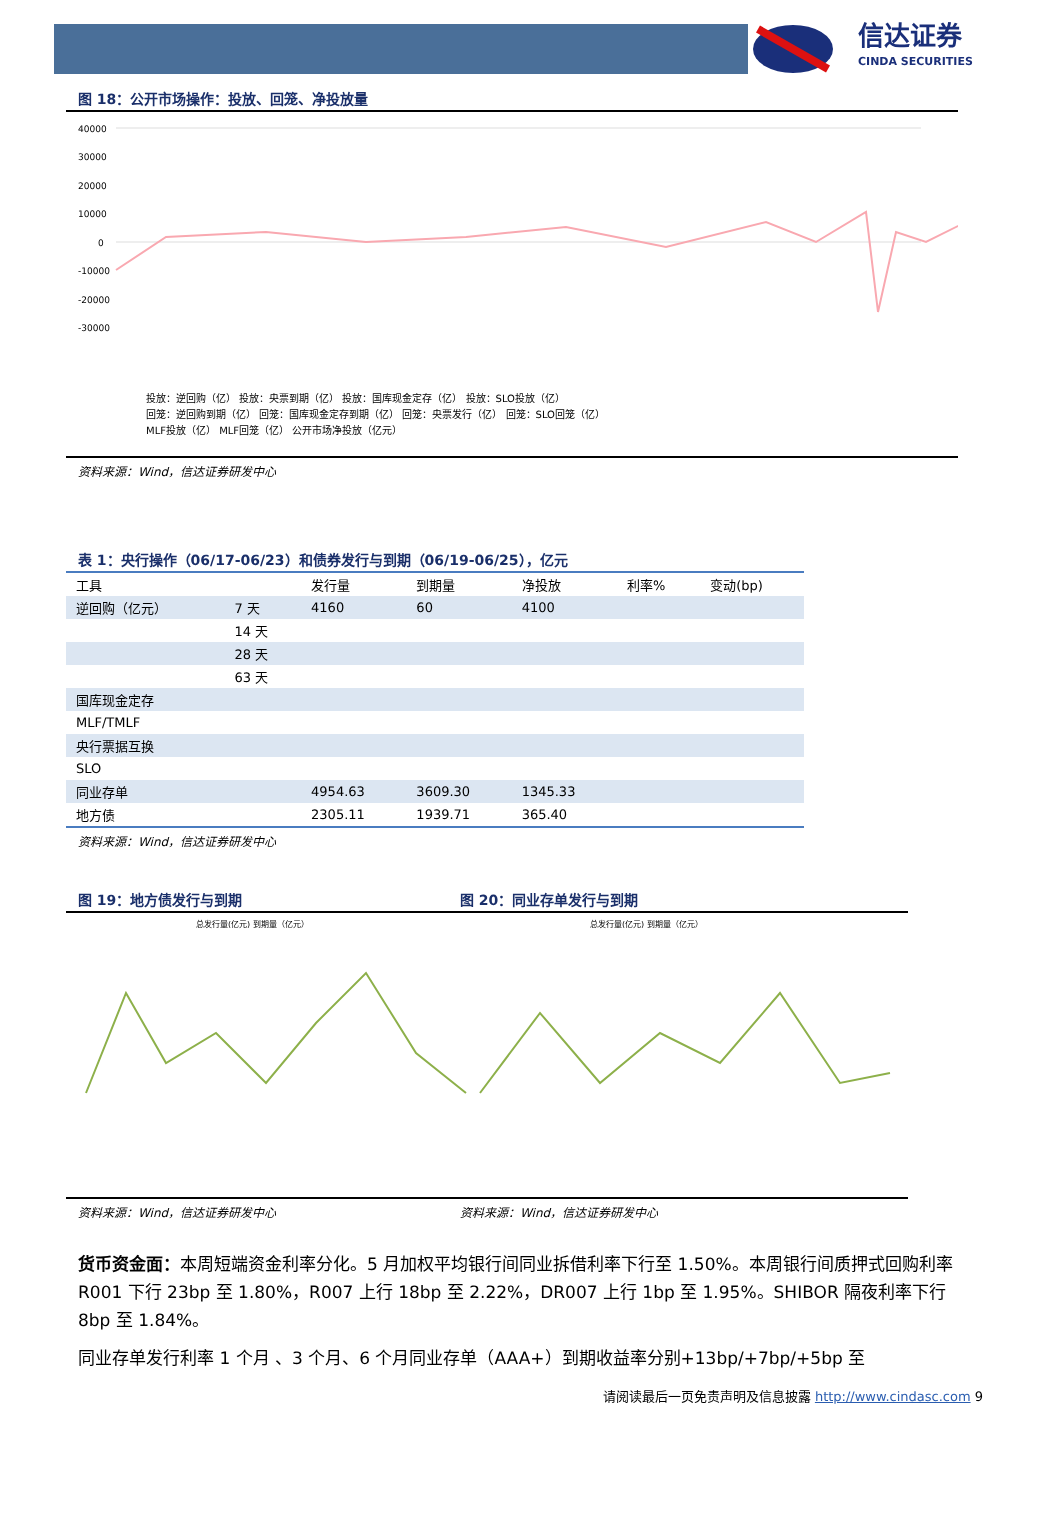信达证券
CINDA SECURITIES
图 18：公开市场操作：投放、回笼、净投放量
40000
30000
20000
10000
0
-10000
-20000
-30000
投放：逆回购（亿） 投放：央票到期（亿） 投放：国库现金定存（亿） 投放：SLO投放（亿）
回笼：逆回购到期（亿） 回笼：国库现金定存到期（亿） 回笼：央票发行（亿） 回笼：SLO回笼（亿）
MLF投放（亿） MLF回笼（亿） 公开市场净投放（亿元）
资料来源：Wind，信达证券研发中心
表 1：央行操作（06/17-06/23）和债券发行与到期（06/19-06/25），亿元
| 工具 | | 发行量 | 到期量 | 净投放 | 利率% | 变动(bp) |
| --- | --- | --- | --- | --- | --- | --- |
| 逆回购（亿元） | 7 天 | 4160 | 60 | 4100 | | |
| | 14 天 | | | | | |
| | 28 天 | | | | | |
| | 63 天 | | | | | |
| 国库现金定存 | | | | | | |
| MLF/TMLF | | | | | | |
| 央行票据互换 | | | | | | |
| SLO | | | | | | |
| 同业存单 | | 4954.63 | 3609.30 | 1345.33 | | |
| 地方债 | | 2305.11 | 1939.71 | 365.40 | | |
资料来源：Wind，信达证券研发中心
图 19：地方债发行与到期
总发行量(亿元) 到期量（亿元）
资料来源：Wind，信达证券研发中心
图 20：同业存单发行与到期
总发行量(亿元) 到期量（亿元）
资料来源：Wind，信达证券研发中心
货币资金面：本周短端资金利率分化。5 月加权平均银行间同业拆借利率下行至 1.50%。本周银行间质押式回购利率 R001 下行 23bp 至 1.80%，R007 上行 18bp 至 2.22%，DR007 上行 1bp 至 1.95%。SHIBOR 隔夜利率下行 8bp 至 1.84%。
同业存单发行利率 1 个月 、3 个月、6 个月同业存单（AAA+）到期收益率分别+13bp/+7bp/+5bp 至
请阅读最后一页免责声明及信息披露 http://www.cindasc.com 9